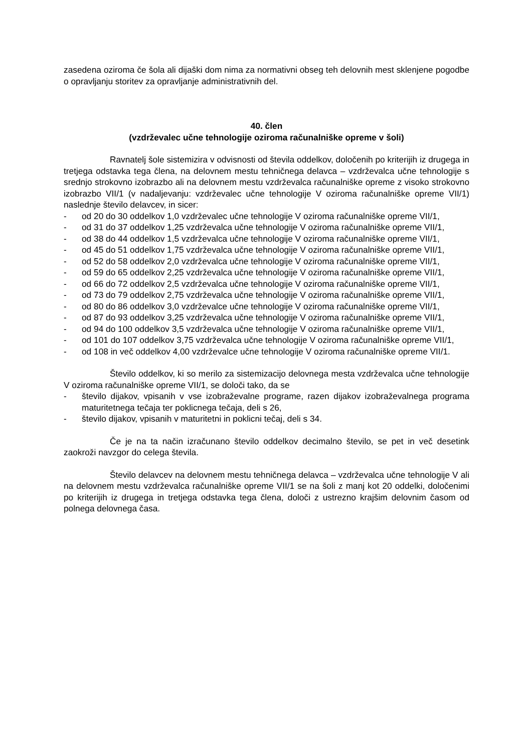zasedena oziroma če šola ali dijaški dom nima za normativni obseg teh delovnih mest sklenjene pogodbe o opravljanju storitev za opravljanje administrativnih del.
40. člen
(vzdrževalec učne tehnologije oziroma računalniške opreme v šoli)
Ravnatelj šole sistemizira v odvisnosti od števila oddelkov, določenih po kriterijih iz drugega in tretjega odstavka tega člena, na delovnem mestu tehničnega delavca – vzdrževalca učne tehnologije s srednjo strokovno izobrazbo ali na delovnem mestu vzdrževalca računalniške opreme z visoko strokovno izobrazbo VII/1 (v nadaljevanju: vzdrževalec učne tehnologije V oziroma računalniške opreme VII/1) naslednje število delavcev, in sicer:
- od 20 do 30 oddelkov 1,0 vzdrževalec učne tehnologije V oziroma računalniške opreme VII/1,
- od 31 do 37 oddelkov 1,25 vzdrževalca učne tehnologije V oziroma računalniške opreme VII/1,
- od 38 do 44 oddelkov 1,5 vzdrževalca učne tehnologije V oziroma računalniške opreme VII/1,
- od 45 do 51 oddelkov 1,75 vzdrževalca učne tehnologije V oziroma računalniške opreme VII/1,
- od 52 do 58 oddelkov 2,0 vzdrževalca učne tehnologije V oziroma računalniške opreme VII/1,
- od 59 do 65 oddelkov 2,25 vzdrževalca učne tehnologije V oziroma računalniške opreme VII/1,
- od 66 do 72 oddelkov 2,5 vzdrževalca učne tehnologije V oziroma računalniške opreme VII/1,
- od 73 do 79 oddelkov 2,75 vzdrževalca učne tehnologije V oziroma računalniške opreme VII/1,
- od 80 do 86 oddelkov 3,0 vzdrževalce učne tehnologije V oziroma računalniške opreme VII/1,
- od 87 do 93 oddelkov 3,25 vzdrževalca učne tehnologije V oziroma računalniške opreme VII/1,
- od 94 do 100 oddelkov 3,5 vzdrževalca učne tehnologije V oziroma računalniške opreme VII/1,
- od 101 do 107 oddelkov 3,75 vzdrževalca učne tehnologije V oziroma računalniške opreme VII/1,
- od 108 in več oddelkov 4,00 vzdrževalce učne tehnologije V oziroma računalniške opreme VII/1.
Število oddelkov, ki so merilo za sistemizacijo delovnega mesta vzdrževalca učne tehnologije V oziroma računalniške opreme VII/1, se določi tako, da se
- število dijakov, vpisanih v vse izobraževalne programe, razen dijakov izobraževalnega programa maturitetnega tečaja ter poklicnega tečaja, deli s 26,
- število dijakov, vpisanih v maturitetni in poklicni tečaj, deli s 34.
Če je na ta način izračunano število oddelkov decimalno število, se pet in več desetink zaokroži navzgor do celega števila.
Število delavcev na delovnem mestu tehničnega delavca – vzdrževalca učne tehnologije V ali na delovnem mestu vzdrževalca računalniške opreme VII/1 se na šoli z manj kot 20 oddelki, določenimi po kriterijih iz drugega in tretjega odstavka tega člena, določi z ustrezno krajšim delovnim časom od polnega delovnega časa.